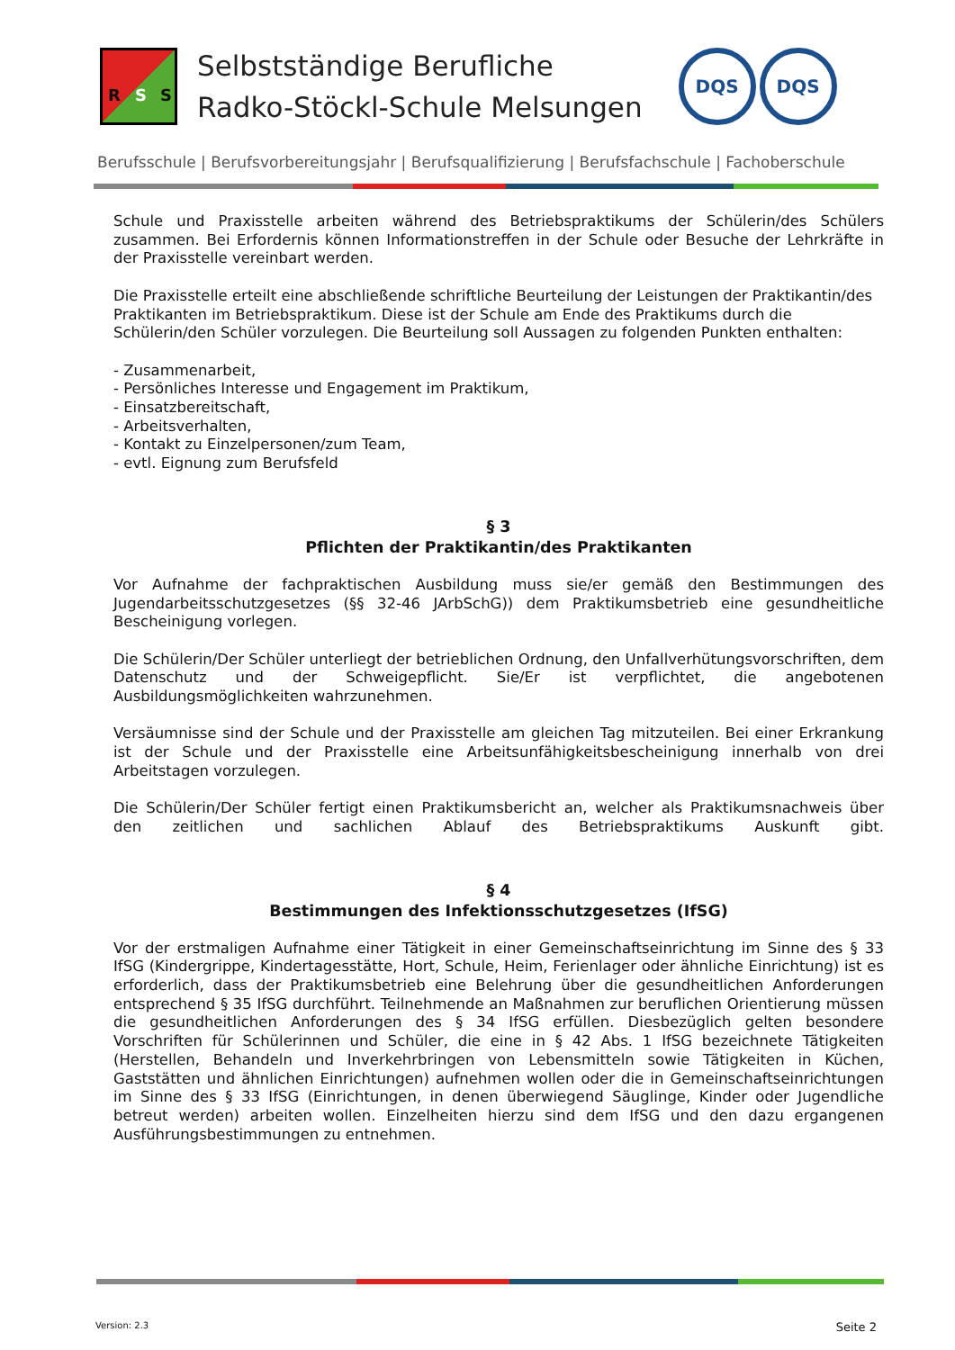R S S
Selbstständige Berufliche
Radko-Stöckl-Schule Melsungen
DQS DQS
Berufsschule | Berufsvorbereitungsjahr | Berufsqualifizierung | Berufsfachschule | Fachoberschule
Schule und Praxisstelle arbeiten während des Betriebspraktikums der Schülerin/des Schülers zusammen. Bei Erfordernis können Informationstreffen in der Schule oder Besuche der Lehrkräfte in der Praxisstelle vereinbart werden.
Die Praxisstelle erteilt eine abschließende schriftliche Beurteilung der Leistungen der Praktikantin/des Praktikanten im Betriebspraktikum. Diese ist der Schule am Ende des Praktikums durch die Schülerin/den Schüler vorzulegen. Die Beurteilung soll Aussagen zu folgenden Punkten enthalten:
- Zusammenarbeit,
- Persönliches Interesse und Engagement im Praktikum,
- Einsatzbereitschaft,
- Arbeitsverhalten,
- Kontakt zu Einzelpersonen/zum Team,
- evtl. Eignung zum Berufsfeld
§ 3
Pflichten der Praktikantin/des Praktikanten
Vor Aufnahme der fachpraktischen Ausbildung muss sie/er gemäß den Bestimmungen des Jugendarbeitsschutzgesetzes (§§ 32-46 JArbSchG)) dem Praktikumsbetrieb eine gesundheitliche Bescheinigung vorlegen.
Die Schülerin/Der Schüler unterliegt der betrieblichen Ordnung, den Unfallverhütungsvorschriften, dem Datenschutz und der Schweigepflicht. Sie/Er ist verpflichtet, die angebotenen Ausbildungsmöglichkeiten wahrzunehmen.
Versäumnisse sind der Schule und der Praxisstelle am gleichen Tag mitzuteilen. Bei einer Erkrankung ist der Schule und der Praxisstelle eine Arbeitsunfähigkeitsbescheinigung innerhalb von drei Arbeitstagen vorzulegen.
Die Schülerin/Der Schüler fertigt einen Praktikumsbericht an, welcher als Praktikumsnachweis über den zeitlichen und sachlichen Ablauf des Betriebspraktikums Auskunft gibt.
§ 4
Bestimmungen des Infektionsschutzgesetzes (IfSG)
Vor der erstmaligen Aufnahme einer Tätigkeit in einer Gemeinschaftseinrichtung im Sinne des § 33 IfSG (Kindergrippe, Kindertagesstätte, Hort, Schule, Heim, Ferienlager oder ähnliche Einrichtung) ist es erforderlich, dass der Praktikumsbetrieb eine Belehrung über die gesundheitlichen Anforderungen entsprechend § 35 IfSG durchführt. Teilnehmende an Maßnahmen zur beruflichen Orientierung müssen die gesundheitlichen Anforderungen des § 34 IfSG erfüllen. Diesbezüglich gelten besondere Vorschriften für Schülerinnen und Schüler, die eine in § 42 Abs. 1 IfSG bezeichnete Tätigkeiten (Herstellen, Behandeln und Inverkehrbringen von Lebensmitteln sowie Tätigkeiten in Küchen, Gaststätten und ähnlichen Einrichtungen) aufnehmen wollen oder die in Gemeinschaftseinrichtungen im Sinne des § 33 IfSG (Einrichtungen, in denen überwiegend Säuglinge, Kinder oder Jugendliche betreut werden) arbeiten wollen. Einzelheiten hierzu sind dem IfSG und den dazu ergangenen Ausführungsbestimmungen zu entnehmen.
Version: 2.3 Seite 2